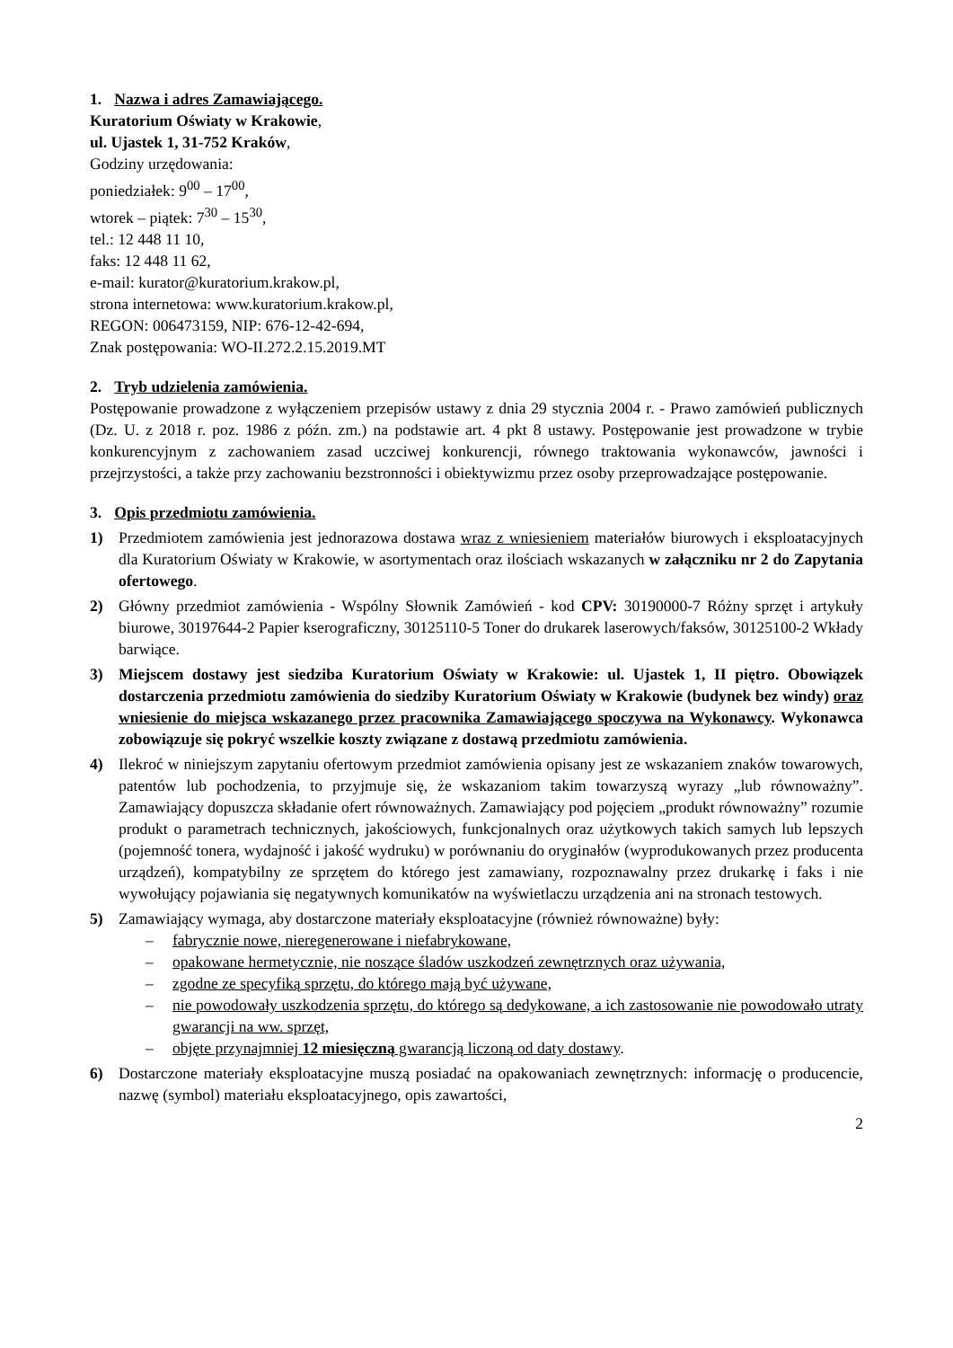1. Nazwa i adres Zamawiającego.
Kuratorium Oświaty w Krakowie,
ul. Ujastek 1, 31-752 Kraków,
Godziny urzędowania:
poniedziałek: 9<sup>00</sup> – 17<sup>00</sup>,
wtorek – piątek: 7<sup>30</sup> – 15<sup>30</sup>,
tel.: 12 448 11 10,
faks: 12 448 11 62,
e-mail: kurator@kuratorium.krakow.pl,
strona internetowa: www.kuratorium.krakow.pl,
REGON: 006473159, NIP: 676-12-42-694,
Znak postępowania: WO-II.272.2.15.2019.MT
2. Tryb udzielenia zamówienia.
Postępowanie prowadzone z wyłączeniem przepisów ustawy z dnia 29 stycznia 2004 r. - Prawo zamówień publicznych (Dz. U. z 2018 r. poz. 1986 z późn. zm.) na podstawie art. 4 pkt 8 ustawy. Postępowanie jest prowadzone w trybie konkurencyjnym z zachowaniem zasad uczciwej konkurencji, równego traktowania wykonawców, jawności i przejrzystości, a także przy zachowaniu bezstronności i obiektywizmu przez osoby przeprowadzające postępowanie.
3. Opis przedmiotu zamówienia.
1) Przedmiotem zamówienia jest jednorazowa dostawa wraz z wniesieniem materiałów biurowych i eksploatacyjnych dla Kuratorium Oświaty w Krakowie, w asortymentach oraz ilościach wskazanych w załączniku nr 2 do Zapytania ofertowego.
2) Główny przedmiot zamówienia - Wspólny Słownik Zamówień - kod CPV: 30190000-7 Różny sprzęt i artykuły biurowe, 30197644-2 Papier kserograficzny, 30125110-5 Toner do drukarek laserowych/faksów, 30125100-2 Wkłady barwiące.
3) Miejscem dostawy jest siedziba Kuratorium Oświaty w Krakowie: ul. Ujastek 1, II piętro. Obowiązek dostarczenia przedmiotu zamówienia do siedziby Kuratorium Oświaty w Krakowie (budynek bez windy) oraz wniesienie do miejsca wskazanego przez pracownika Zamawiającego spoczywa na Wykonawcy. Wykonawca zobowiązuje się pokryć wszelkie koszty związane z dostawą przedmiotu zamówienia.
4) Ilekroć w niniejszym zapytaniu ofertowym przedmiot zamówienia opisany jest ze wskazaniem znaków towarowych, patentów lub pochodzenia, to przyjmuje się, że wskazaniom takim towarzyszą wyrazy „lub równoważny”. Zamawiający dopuszcza składanie ofert równoważnych. Zamawiający pod pojęciem „produkt równoważny” rozumie produkt o parametrach technicznych, jakościowych, funkcjonalnych oraz użytkowych takich samych lub lepszych (pojemność tonera, wydajność i jakość wydruku) w porównaniu do oryginałów (wyprodukowanych przez producenta urządzeń), kompatybilny ze sprzętem do którego jest zamawiany, rozpoznawalny przez drukarkę i faks i nie wywołujący pojawiania się negatywnych komunikatów na wyświetlaczu urządzenia ani na stronach testowych.
5) Zamawiający wymaga, aby dostarczone materiały eksploatacyjne (również równoważne) były:
– fabrycznie nowe, nieregenerowane i niefabrykowane,
– opakowane hermetycznie, nie noszące śladów uszkodzeń zewnętrznych oraz używania,
– zgodne ze specyfiką sprzętu, do którego mają być używane,
– nie powodowały uszkodzenia sprzętu, do którego są dedykowane, a ich zastosowanie nie powodowało utraty gwarancji na ww. sprzęt,
– objęte przynajmniej 12 miesięczną gwarancją liczoną od daty dostawy.
6) Dostarczone materiały eksploatacyjne muszą posiadać na opakowaniach zewnętrznych: informację o producencie, nazwę (symbol) materiału eksploatacyjnego, opis zawartości,
2